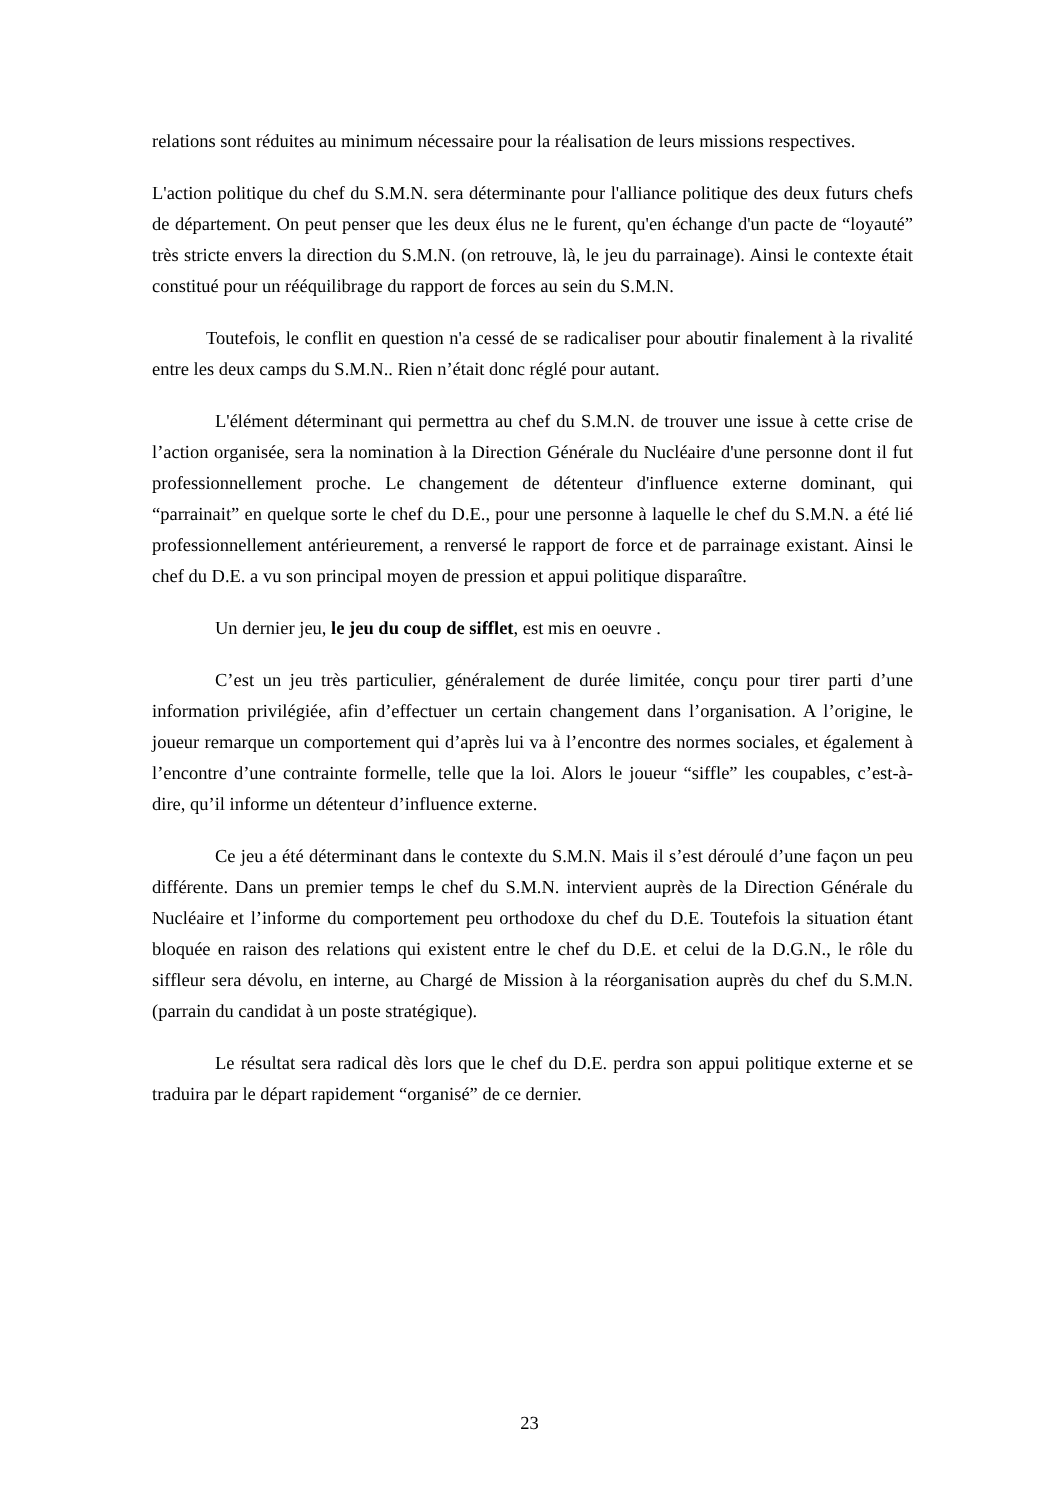relations sont réduites au minimum nécessaire pour la réalisation de leurs missions respectives.
L'action politique du chef du S.M.N. sera déterminante pour l'alliance politique des deux futurs chefs de département. On peut penser que les deux élus ne le furent, qu'en échange d'un pacte de “loyauté” très stricte envers la direction du S.M.N. (on retrouve, là, le jeu du parrainage). Ainsi le contexte était constitué pour un rééquilibrage du rapport de forces au sein du S.M.N.
Toutefois, le conflit en question n'a cessé de se radicaliser pour aboutir finalement à la rivalité entre les deux camps du S.M.N.. Rien n’était donc réglé pour autant.
L'élément déterminant qui permettra au chef du S.M.N. de trouver une issue à cette crise de l’action organisée, sera la nomination à la Direction Générale du Nucléaire d'une personne dont il fut professionnellement proche. Le changement de détenteur d'influence externe dominant, qui “parrainait” en quelque sorte le chef du D.E., pour une personne à laquelle le chef du S.M.N. a été lié professionnellement antérieurement, a renversé le rapport de force et de parrainage existant. Ainsi le chef du D.E. a vu son principal moyen de pression et appui politique disparaître.
Un dernier jeu, le jeu du coup de sifflet, est mis en oeuvre .
C’est un jeu très particulier, généralement de durée limitée, conçu pour tirer parti d’une information privilégiée, afin d’effectuer un certain changement dans l’organisation. A l’origine, le joueur remarque un comportement qui d’après lui va à l’encontre des normes sociales, et également à l’encontre d’une contrainte formelle, telle que la loi. Alors le joueur “siffle” les coupables, c’est-à-dire, qu’il informe un détenteur d’influence externe.
Ce jeu a été déterminant dans le contexte du S.M.N. Mais il s’est déroulé d’une façon un peu différente. Dans un premier temps le chef du S.M.N. intervient auprès de la Direction Générale du Nucléaire et l’informe du comportement peu orthodoxe du chef du D.E. Toutefois la situation étant bloquée en raison des relations qui existent entre le chef du D.E. et celui de la D.G.N., le rôle du siffleur sera dévolu, en interne, au Chargé de Mission à la réorganisation auprès du chef du S.M.N. (parrain du candidat à un poste stratégique).
Le résultat sera radical dès lors que le chef du D.E. perdra son appui politique externe et se traduira par le départ rapidement “organisé” de ce dernier.
23